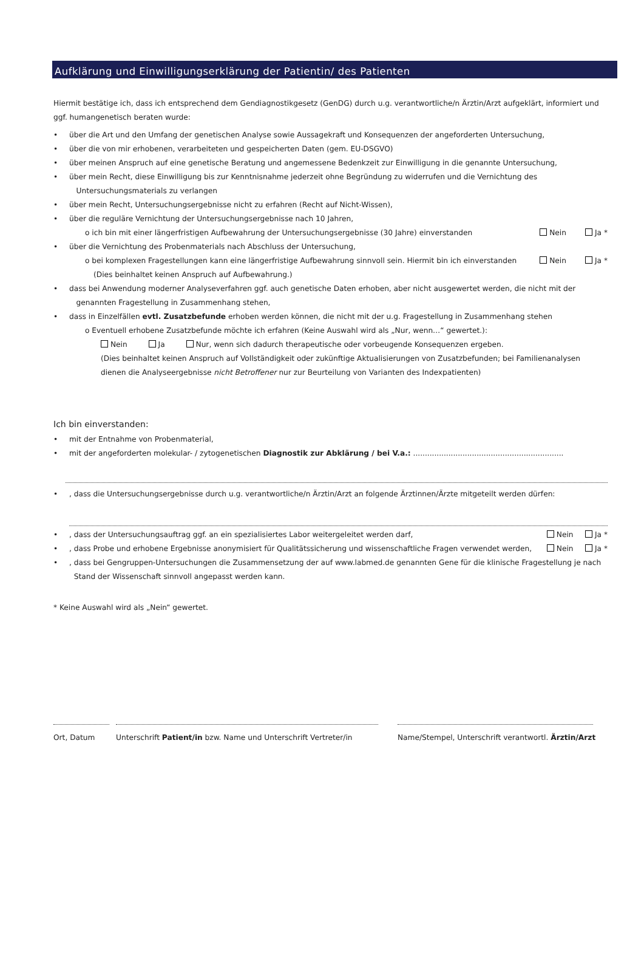Aufklärung und Einwilligungserklärung der Patientin/ des Patienten
Hiermit bestätige ich, dass ich entsprechend dem Gendiagnostikgesetz (GenDG) durch u.g. verantwortliche/n Ärztin/Arzt aufgeklärt, informiert und ggf. humangenetisch beraten wurde:
• über die Art und den Umfang der genetischen Analyse sowie Aussagekraft und Konsequenzen der angeforderten Untersuchung,
• über die von mir erhobenen, verarbeiteten und gespeicherten Daten (gem. EU-DSGVO)
• über meinen Anspruch auf eine genetische Beratung und angemessene Bedenkzeit zur Einwilligung in die genannte Untersuchung,
• über mein Recht, diese Einwilligung bis zur Kenntnisnahme jederzeit ohne Begründung zu widerrufen und die Vernichtung des
Untersuchungsmaterials zu verlangen
• über mein Recht, Untersuchungsergebnisse nicht zu erfahren (Recht auf Nicht-Wissen),
• über die reguläre Vernichtung der Untersuchungsergebnisse nach 10 Jahren,
o ich bin mit einer längerfristigen Aufbewahrung der Untersuchungsergebnisse (30 Jahre) einverstanden Nein Ja *
• über die Vernichtung des Probenmaterials nach Abschluss der Untersuchung,
o bei komplexen Fragestellungen kann eine längerfristige Aufbewahrung sinnvoll sein. Hiermit bin ich einverstanden Nein Ja *
(Dies beinhaltet keinen Anspruch auf Aufbewahrung.)
• dass bei Anwendung moderner Analyseverfahren ggf. auch genetische Daten erhoben, aber nicht ausgewertet werden, die nicht mit der
genannten Fragestellung in Zusammenhang stehen,
• dass in Einzelfällen evtl. Zusatzbefunde erhoben werden können, die nicht mit der u.g. Fragestellung in Zusammenhang stehen
o Eventuell erhobene Zusatzbefunde möchte ich erfahren (Keine Auswahl wird als „Nur, wenn…“ gewertet.):
Nein Ja Nur, wenn sich dadurch therapeutische oder vorbeugende Konsequenzen ergeben.
(Dies beinhaltet keinen Anspruch auf Vollständigkeit oder zukünftige Aktualisierungen von Zusatzbefunden; bei Familienanalysen dienen die Analyseergebnisse nicht Betroffener nur zur Beurteilung von Varianten des Indexpatienten)
Ich bin einverstanden:
• mit der Entnahme von Probenmaterial,
• mit der angeforderten molekular- / zytogenetischen Diagnostik zur Abklärung / bei V.a.: ................................................................
•, dass die Untersuchungsergebnisse durch u.g. verantwortliche/n Ärztin/Arzt an folgende Ärztinnen/Ärzte mitgeteilt werden dürfen:
•, dass der Untersuchungsauftrag ggf. an ein spezialisiertes Labor weitergeleitet werden darf, Nein Ja *
•, dass Probe und erhobene Ergebnisse anonymisiert für Qualitätssicherung und wissenschaftliche Fragen verwendet werden, Nein Ja *
•, dass bei Gengruppen-Untersuchungen die Zusammensetzung der auf www.labmed.de genannten Gene für die klinische Fragestellung je nach
Stand der Wissenschaft sinnvoll angepasst werden kann.
* Keine Auswahl wird als „Nein“ gewertet.
Ort, Datum Unterschrift Patient/in bzw. Name und Unterschrift Vertreter/in Name/Stempel, Unterschrift verantwortl. Ärztin/Arzt